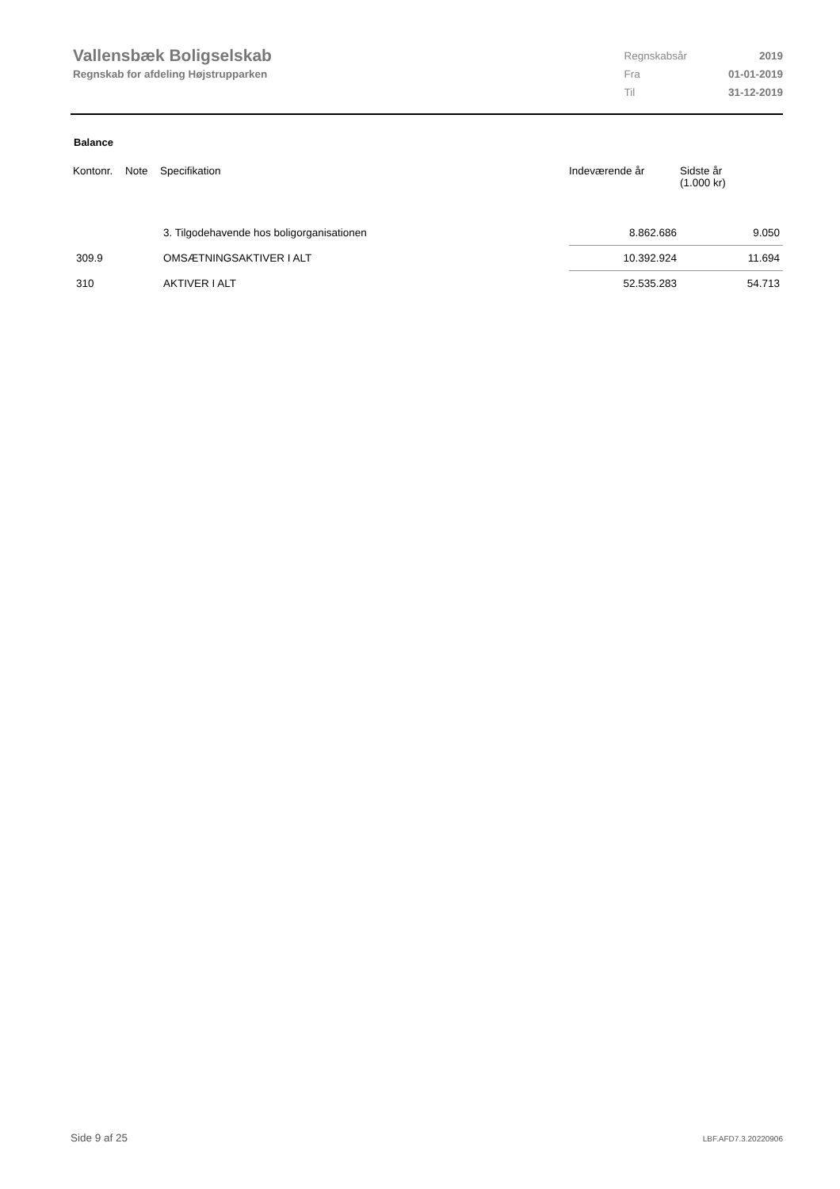Vallensbæk Boligselskab
Regnskab for afdeling Højstrupparken
| Regnskabsår | 2019 |
| Fra | 01-01-2019 |
| Til | 31-12-2019 |
Balance
| Kontonr. | Note | Specifikation | Indeværende år | Sidste år (1.000 kr) |
| --- | --- | --- | --- | --- |
| | | 3. Tilgodehavende hos boligorganisationen | 8.862.686 | 9.050 |
| 309.9 | | OMSÆTNINGSAKTIVER I ALT | 10.392.924 | 11.694 |
| 310 | | AKTIVER I ALT | 52.535.283 | 54.713 |
Side 9 af 25 LBF.AFD7.3.20220906